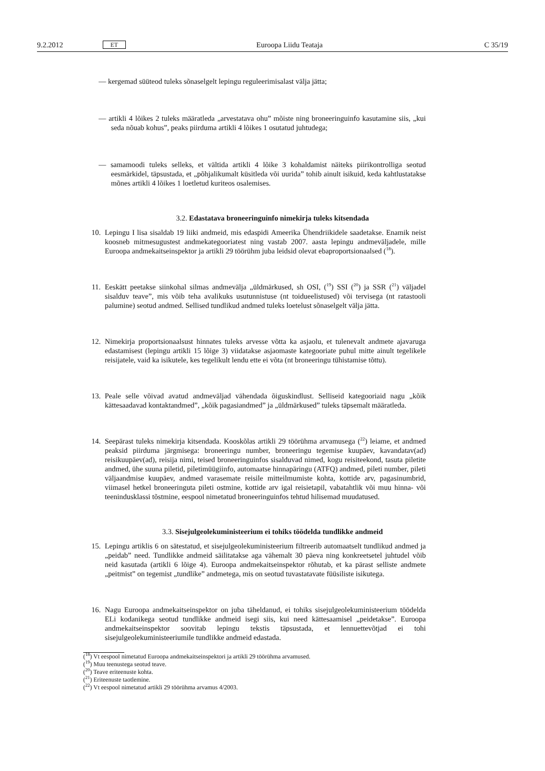9.2.2012 ET Euroopa Liidu Teataja C 35/19
— kergemad süüteod tuleks sõnaselgelt lepingu reguleerimisalast välja jätta;
— artikli 4 lõikes 2 tuleks määratleda „arvestatava ohu” mõiste ning broneeringuinfo kasutamine siis, „kui seda nõuab kohus”, peaks piirduma artikli 4 lõikes 1 osutatud juhtudega;
— samamoodi tuleks selleks, et vältida artikli 4 lõike 3 kohaldamist näiteks piirikontrolliga seotud eesmärkidel, täpsustada, et „põhjalikumalt küsitleda või uurida” tohib ainult isikuid, keda kahtlustatakse mõnes artikli 4 lõikes 1 loetletud kuriteos osalemises.
3.2. Edastatava broneeringuinfo nimekirja tuleks kitsendada
10. Lepingu I lisa sisaldab 19 liiki andmeid, mis edaspidi Ameerika Ühendriikidele saadetakse. Enamik neist koosneb mitmesugustest andmekategooriatest ning vastab 2007. aasta lepingu andmeväljadele, mille Euroopa andmekaitseinspektor ja artikli 29 töörühm juba leidsid olevat ebaproportsionaalsed (<sup>18</sup>).
11. Eeskätt peetakse siinkohal silmas andmevälja „üldmärkused, sh OSI, (<sup>19</sup>) SSI (<sup>20</sup>) ja SSR (<sup>21</sup>) väljadel sisalduv teave”, mis võib teha avalikuks usutunnistuse (nt toidueelistused) või tervisega (nt ratastooli palumine) seotud andmed. Sellised tundlikud andmed tuleks loetelust sõnaselgelt välja jätta.
12. Nimekirja proportsionaalsust hinnates tuleks arvesse võtta ka asjaolu, et tulenevalt andmete ajavaruga edastamisest (lepingu artikli 15 lõige 3) viidatakse asjaomaste kategooriate puhul mitte ainult tegelikele reisijatele, vaid ka isikutele, kes tegelikult lendu ette ei võta (nt broneeringu tühistamise tõttu).
13. Peale selle võivad avatud andmeväljad vähendada õiguskindlust. Selliseid kategooriaid nagu „kõik kättesaadavad kontaktandmed”, „kõik pagasiandmed” ja „üldmärkused” tuleks täpsemalt määratleda.
14. Seepärast tuleks nimekirja kitsendada. Kooskõlas artikli 29 töörühma arvamusega (<sup>22</sup>) leiame, et andmed peaksid piirduma järgmisega: broneeringu number, broneeringu tegemise kuupäev, kavandatav(ad) reisikuupäev(ad), reisija nimi, teised broneeringuinfos sisalduvad nimed, kogu reisiteekond, tasuta piletite andmed, ühe suuna piletid, piletimüügiinfo, automaatse hinnapäringu (ATFQ) andmed, pileti number, pileti väljaandmise kuupäev, andmed varasemate reisile mitteilmumiste kohta, kottide arv, pagasinumbrid, viimasel hetkel broneeringuta pileti ostmine, kottide arv igal reisietapil, vabatahtlik või muu hinna- või teenindusklassi tõstmine, eespool nimetatud broneeringuinfos tehtud hilisemad muudatused.
3.3. Sisejulgeolekuministeerium ei tohiks töödelda tundlikke andmeid
15. Lepingu artiklis 6 on sätestatud, et sisejulgeolekuministeerium filtreerib automaatselt tundlikud andmed ja „peidab” need. Tundlikke andmeid säilitatakse aga vähemalt 30 päeva ning konkreetsetel juhtudel võib neid kasutada (artikli 6 lõige 4). Euroopa andmekaitseinspektor rõhutab, et ka pärast selliste andmete „peitmist” on tegemist „tundlike” andmetega, mis on seotud tuvastatavate füüsiliste isikutega.
16. Nagu Euroopa andmekaitseinspektor on juba täheldanud, ei tohiks sisejulgeolekuministeerium töödelda ELi kodanikega seotud tundlikke andmeid isegi siis, kui need kättesaamisel „peidetakse”. Euroopa andmekaitseinspektor soovitab lepingu tekstis täpsustada, et lennuettevõtjad ei tohi sisejulgeolekuministeeriumile tundlikke andmeid edastada.
(<sup>18</sup>) Vt eespool nimetatud Euroopa andmekaitseinspektori ja artikli 29 töörühma arvamused.
(<sup>19</sup>) Muu teenustega seotud teave.
(<sup>20</sup>) Teave eriteenuste kohta.
(<sup>21</sup>) Eriteenuste taotlemine.
(<sup>22</sup>) Vt eespool nimetatud artikli 29 töörühma arvamus 4/2003.